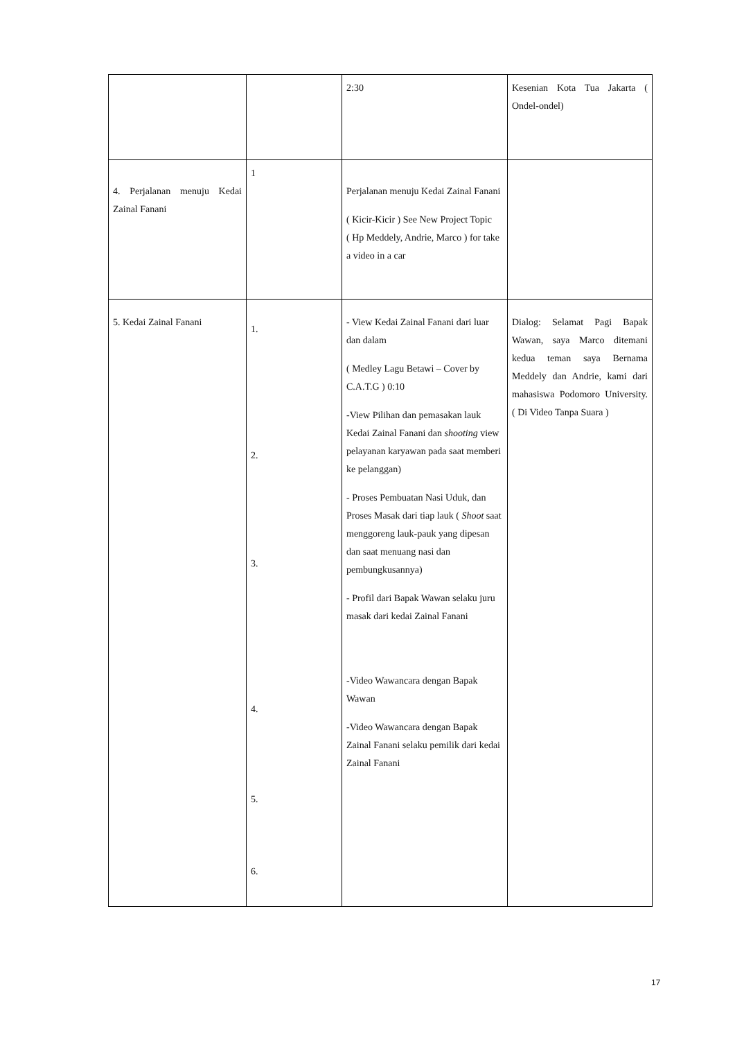| | | 2:30 | Kesenian Kota Tua Jakarta ( Ondel-ondel) |
| 4. Perjalanan menuju Kedai Zainal Fanani | 1 | Perjalanan menuju Kedai Zainal Fanani ( Kicir-Kicir ) See New Project Topic ( Hp Meddely, Andrie, Marco ) for take a video in a car | |
| 5. Kedai Zainal Fanani | 1. 2. 3. 4. 5. 6. | - View Kedai Zainal Fanani dari luar dan dalam ( Medley Lagu Betawi – Cover by C.A.T.G ) 0:10 -View Pilihan dan pemasakan lauk Kedai Zainal Fanani dan shooting view pelayanan karyawan pada saat memberi ke pelanggan) - Proses Pembuatan Nasi Uduk, dan Proses Masak dari tiap lauk ( Shoot saat menggoreng lauk-pauk yang dipesan dan saat menuang nasi dan pembungkusannya) - Profil dari Bapak Wawan selaku juru masak dari kedai Zainal Fanani -Video Wawancara dengan Bapak Wawan -Video Wawancara dengan Bapak Zainal Fanani selaku pemilik dari kedai Zainal Fanani | Dialog: Selamat Pagi Bapak Wawan, saya Marco ditemani kedua teman saya Bernama Meddely dan Andrie, kami dari mahasiswa Podomoro University. ( Di Video Tanpa Suara ) |
17